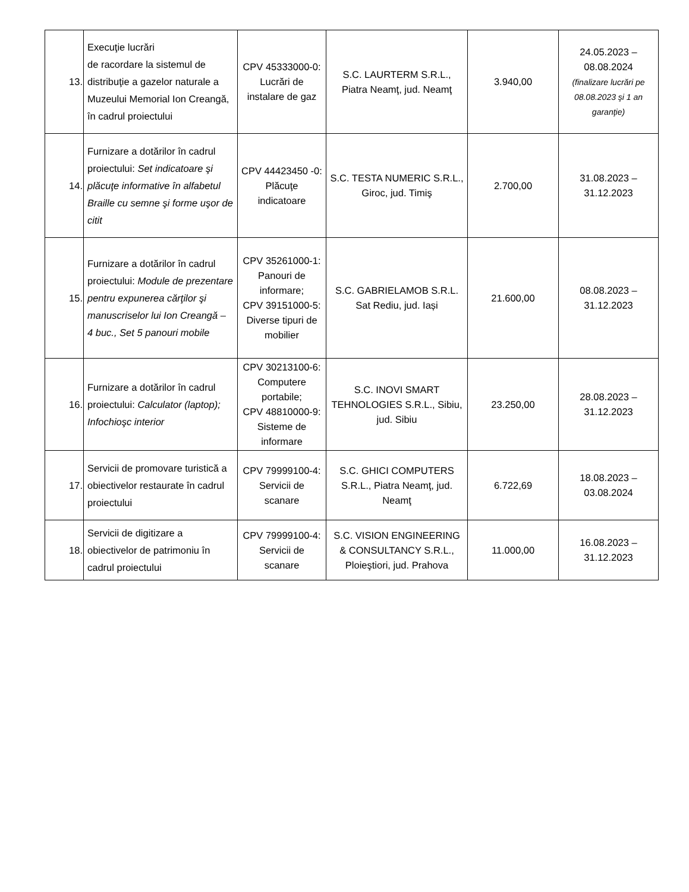| 13. | Execuţie lucrări de racordare la sistemul de distribuţie a gazelor naturale a Muzeului Memorial Ion Creangă, în cadrul proiectului | CPV 45333000-0: Lucrări de instalare de gaz | S.C. LAURTERM S.R.L., Piatra Neamţ, jud. Neamţ | 3.940,00 | 24.05.2023 – 08.08.2024 (finalizare lucrări pe 08.08.2023 şi 1 an garanţie) |
| 14. | Furnizare a dotărilor în cadrul proiectului: Set indicatoare şi plăcuţe informative în alfabetul Braille cu semne şi forme uşor de citit | CPV 44423450 -0: Plăcuţe indicatoare | S.C. TESTA NUMERIC S.R.L., Giroc, jud. Timiş | 2.700,00 | 31.08.2023 – 31.12.2023 |
| 15. | Furnizare a dotărilor în cadrul proiectului: Module de prezentare pentru expunerea cărţilor şi manuscriselor lui Ion Creangă – 4 buc., Set 5 panouri mobile | CPV 35261000-1: Panouri de informare; CPV 39151000-5: Diverse tipuri de mobilier | S.C. GABRIELAMOB S.R.L. Sat Rediu, jud. Iași | 21.600,00 | 08.08.2023 – 31.12.2023 |
| 16. | Furnizare a dotărilor în cadrul proiectului: Calculator (laptop); Infochioşc interior | CPV 30213100-6: Computere portabile; CPV 48810000-9: Sisteme de informare | S.C. INOVI SMART TEHNOLOGIES S.R.L., Sibiu, jud. Sibiu | 23.250,00 | 28.08.2023 – 31.12.2023 |
| 17. | Servicii de promovare turistică a obiectivelor restaurate în cadrul proiectului | CPV 79999100-4: Servicii de scanare | S.C. GHICI COMPUTERS S.R.L., Piatra Neamţ, jud. Neamţ | 6.722,69 | 18.08.2023 – 03.08.2024 |
| 18. | Servicii de digitizare a obiectivelor de patrimoniu în cadrul proiectului | CPV 79999100-4: Servicii de scanare | S.C. VISION ENGINEERING & CONSULTANCY S.R.L., Ploieştiori, jud. Prahova | 11.000,00 | 16.08.2023 – 31.12.2023 |